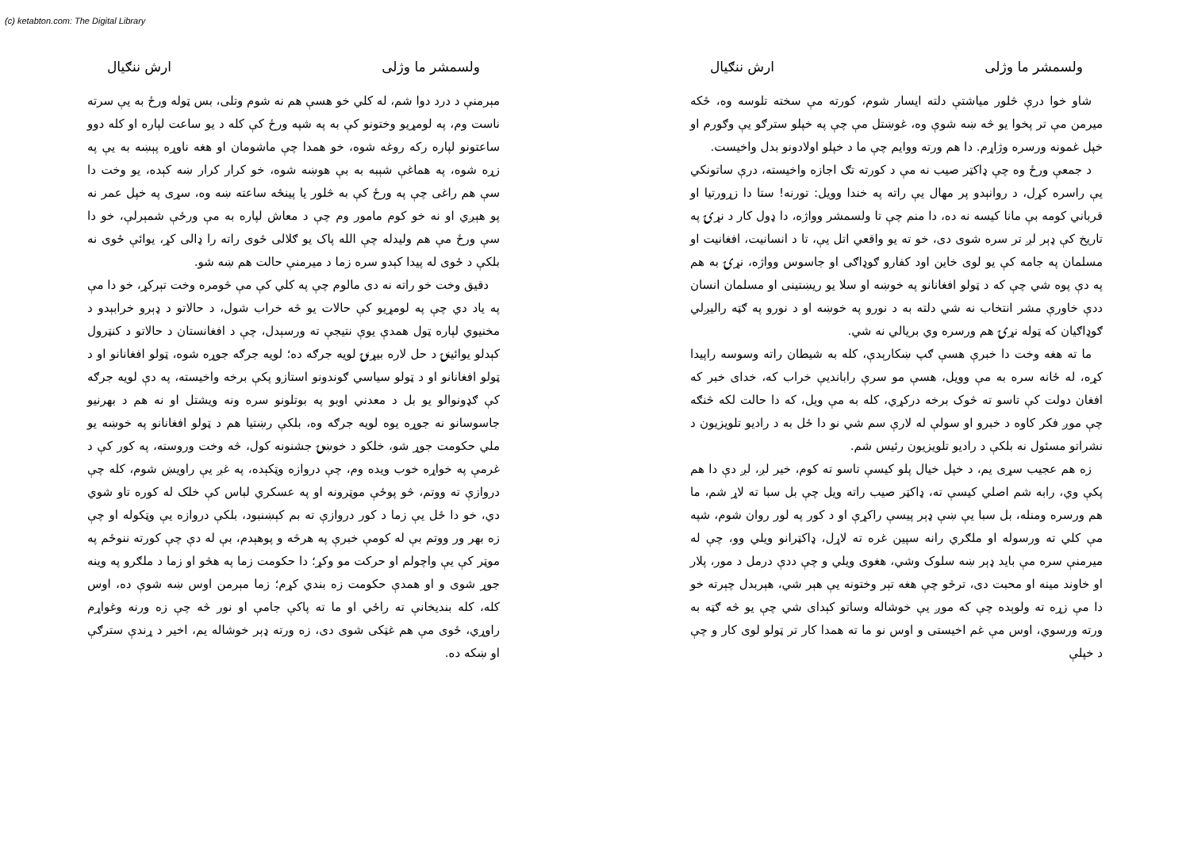(c) ketabton.com: The Digital Library
ولسمشر ما وژلی ارش ننګيال
شاو خوا درې څلور مياشتې دلته ايسار شوم، کورته مې سخته تلوسه وه، ځکه ميرمن مې تر پخوا يو څه ښه شوې وه، غوښتل مې چې په خپلو سترګو يې وګورم او خپل غمونه ورسره وژاړم. دا هم ورته ووايم چې ما د خپلو اولادونو بدل واخيست.
د جمعې ورځ وه چې ډاکټر صيب نه مې د کورته تګ اجازه واخيسته، درې ساتونکي يې راسره کړل، د روانېدو پر مهال يې راته په خندا وويل: تورنه! ستا دا زړورتيا او قرباني کومه بې مانا کيسه نه ده، دا منم چې تا ولسمشر وواژه، دا ډول کار د نړۍ په تاريخ کې ډېر لږ تر سره شوی دی، خو ته يو واقعي اتل يې، تا د انسانيت، افغانيت او مسلمان په جامه کې يو لوی خاين اود کفارو ګوډاګی او جاسوس وواژه، نړۍ به هم په دې پوه شي چې که د ټولو افغانانو په خوښه او سلا يو ريښتينی او مسلمان انسان ددې خاورې مشر انتخاب نه شي دلته به د نورو په خوښه او د نورو په ګټه راليږلي ګوډاګيان که ټوله نړۍ هم ورسره وي بريالي نه شي.
ما ته هغه وخت دا خبرې هسې ګپ ښکارېدې، کله به شيطان راته وسوسه راپيدا کړه، له ځانه سره به مې وويل، هسې مو سرې رابانديې خراب که، خدای خبر که افغان دولت کې تاسو ته څوک برخه درکړي، کله به مې ويل، که دا حالت لکه څنګه چې موږ فکر کاوه د خبرو او سولې له لارې سم شي نو دا ځل به د راديو تلويزيون د نشراتو مسئول نه بلکې د راديو تلويزيون رئيس شم.
زه هم عجيب سړی يم، د خپل خيال پلو کيسې تاسو ته کوم، خير لږ، لږ دې دا هم پکې وي، رابه شم اصلي کيسې ته، ډاکټر صيب راته ويل چې بل سبا ته لاړ شم، ما هم ورسره ومنله، بل سبا يې ښې ډېر پيسې راکړې او د کور په لور روان شوم، شپه مې کلي ته ورسوله او ملګري رانه سپين غره ته لاړل، ډاکټرانو ويلي وو، چې له ميرمنې سره مې بايد ډېر ښه سلوک وشي، هغوی ويلي و چې ددې درمل د مور، پلار او خاوند مينه او محبت دی، ترڅو چې هغه تېر وختونه يې هېر شي، هېربدل چېرته خو دا مې زړه ته ولوېده چې که موږ يې خوشاله وساتو کېدای شي چې يو څه ګټه به ورته ورسوي، اوس مې غم اخيستی و اوس نو ما ته همدا کار تر ټولو لوی کار و چې د خپلې
ولسمشر ما وژلی ارش ننګيال
مېرمنې د درد دوا شم، له کلي خو هسې هم نه شوم وتلی، بس ټوله ورځ به يې سرته ناست وم، په لومړيو وختونو کې به په شپه ورځ کې کله د يو ساعت لپاره او کله دوو ساعتونو لپاره رکه روغه شوه، خو همدا چې ماشومان او هغه ناوړه پېښه به يې په زړه شوه، په هماغې شېبه به بې هوښه شوه، خو کرار کرار ښه کېده، يو وخت دا سې هم راغی چې په ورځ کې به څلور يا پينځه ساعته ښه وه، سړی په خپل عمر نه پو هېږي او نه خو کوم مامور وم چې د معاش لپاره به مې ورځې شمېرلې، خو دا سې ورځ مې هم وليدله چې الله پاک يو ګلالی ځوی راته را ډالی کړ، يوائې ځوی نه بلکې د ځوی له پيدا کېدو سره زما د ميرمنې حالت هم ښه شو.
دقيق وخت خو راته نه دی مالوم چې په کلي کې مې څومره وخت تېرکړ، خو دا مې په ياد دي چې په لومړيو کې حالات يو څه خراب شول، د حالاتو د ډېرو خرابېدو د مخنيوي لپاره ټول همدې يوې نتيجې ته ورسېدل، چې د افغانستان د حالاتو د کنټرول کېدلو يوائينۍ د حل لاره بيړنۍ لويه جرګه ده؛ لويه جرګه جوړه شوه، ټولو افغانانو او د ټولو افغانانو او د ټولو سياسي ګوندونو استازو پکې برخه واخيسته، په دې لويه جرګه کې ګډونوالو يو بل د معدني اوبو په بوتلونو سره ونه ويشتل او نه هم د بهرنيو جاسوسانو نه جوړه يوه لويه جرګه وه، بلکې رښتيا هم د ټولو افغانانو په خوښه يو ملي حکومت جوړ شو، خلکو د خوښۍ جشنونه کول، څه وخت وروسته، په کور کې د غرمې په خواړه خوب ويده وم، چې دروازه وټکېده، په غږ يې راويښ شوم، کله چې دروازې ته ووتم، څو پوځې موټرونه او په عسکري لباس کې خلک له کوره تاو شوي دي، خو دا ځل يې زما د کور دروازې ته بم کېښنبود، بلکې دروازه يې وټکوله او چې زه بهر ور ووتم بې له کومې خبرې په هرڅه و پوهېدم، بې له دې چې کورته ننوځم په موټر کې يې واچولم او حرکت مو وکړ؛ دا حکومت زما په هڅو او زما د ملګرو په وينه جوړ شوی و او همدې حکومت زه بندي کړم؛ زما مېرمن اوس ښه شوې ده، اوس کله، کله بنديخانې ته راځي او ما ته پاکې جامې او نور څه چې زه ورنه وغواړم راوړي، ځوی مې هم غټکی شوی دی، زه ورته ډېر خوشاله يم، اخير د ړندې سترګې او ښکه ده.